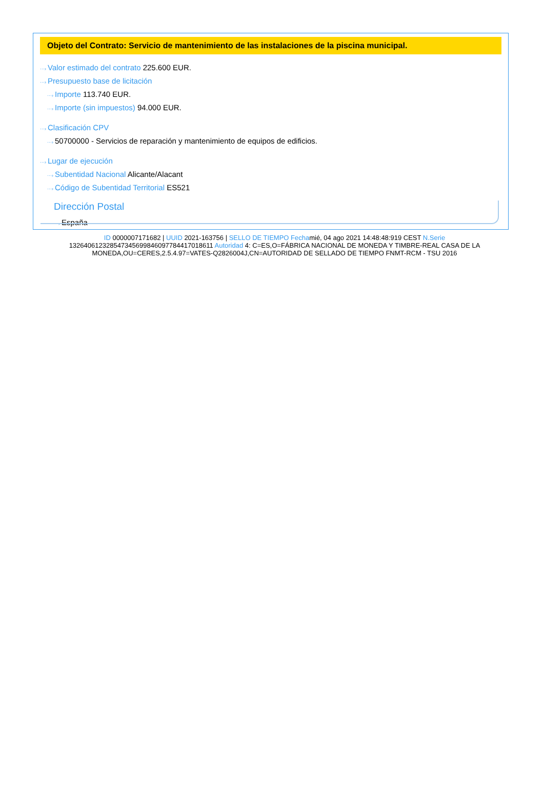Objeto del Contrato: Servicio de mantenimiento de las instalaciones de la piscina municipal.
···› Valor estimado del contrato 225.600 EUR.
···› Presupuesto base de licitación
···› Importe 113.740 EUR.
···› Importe (sin impuestos) 94.000 EUR.
···› Clasificación CPV
···› 50700000 - Servicios de reparación y mantenimiento de equipos de edificios.
···› Lugar de ejecución
···› Subentidad Nacional Alicante/Alacant
···› Código de Subentidad Territorial ES521
Dirección Postal
···› España
ID 0000007171682 | UUID 2021-163756 | SELLO DE TIEMPO Fechamié, 04 ago 2021 14:48:48:919 CEST N.Serie 132640612328547345699846097784417018611 Autoridad 4: C=ES,O=FÁBRICA NACIONAL DE MONEDA Y TIMBRE-REAL CASA DE LA MONEDA,OU=CERES,2.5.4.97=VATES-Q2826004J,CN=AUTORIDAD DE SELLADO DE TIEMPO FNMT-RCM - TSU 2016